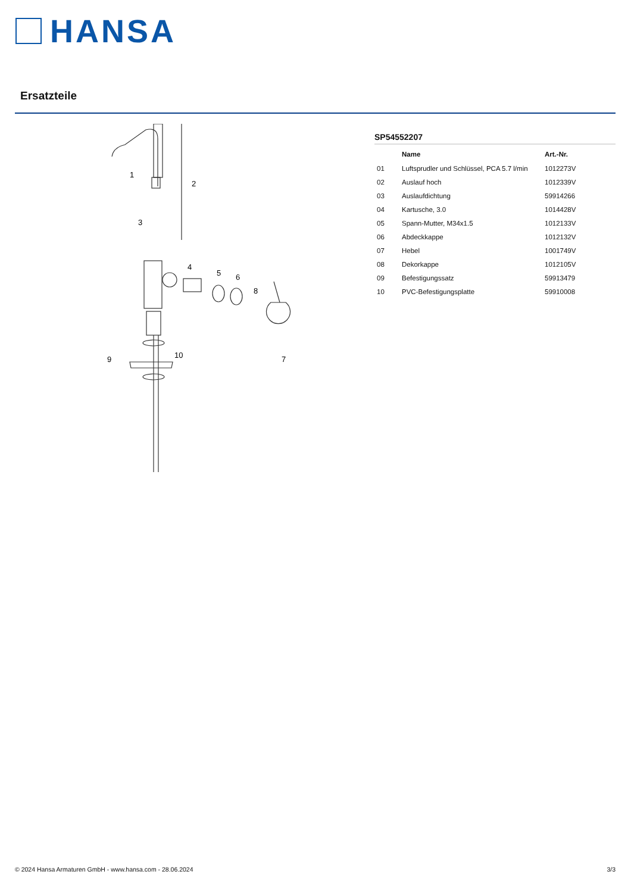HANSA
Ersatzteile
1
2
3
4
5
6
7
8
9
10
SP54552207
| | Name | Art.-Nr. |
| --- | --- | --- |
| 01 | Luftsprudler und Schlüssel, PCA 5.7 l/min | 1012273V |
| 02 | Auslauf hoch | 1012339V |
| 03 | Auslaufdichtung | 59914266 |
| 04 | Kartusche, 3.0 | 1014428V |
| 05 | Spann-Mutter, M34x1.5 | 1012133V |
| 06 | Abdeckkappe | 1012132V |
| 07 | Hebel | 1001749V |
| 08 | Dekorkappe | 1012105V |
| 09 | Befestigungssatz | 59913479 |
| 10 | PVC-Befestigungsplatte | 59910008 |
© 2024 Hansa Armaturen GmbH - www.hansa.com - 28.06.2024 3/3